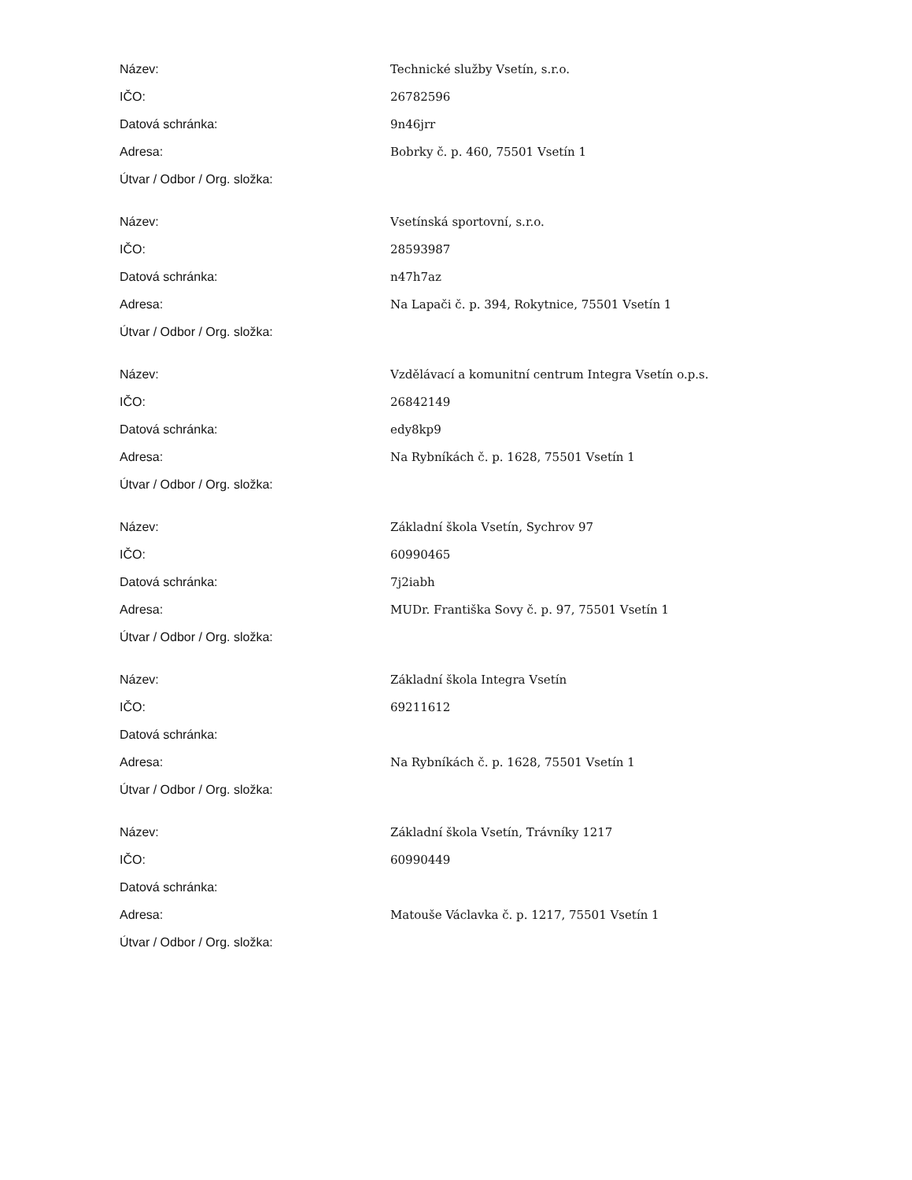| Název: | Technické služby Vsetín, s.r.o. |
| IČO: | 26782596 |
| Datová schránka: | 9n46jrr |
| Adresa: | Bobrky č. p. 460, 75501 Vsetín 1 |
| Útvar / Odbor / Org. složka: | |
| Název: | Vsetínská sportovní, s.r.o. |
| IČO: | 28593987 |
| Datová schránka: | n47h7az |
| Adresa: | Na Lapači č. p. 394, Rokytnice, 75501 Vsetín 1 |
| Útvar / Odbor / Org. složka: | |
| Název: | Vzdělávací a komunitní centrum Integra Vsetín o.p.s. |
| IČO: | 26842149 |
| Datová schránka: | edy8kp9 |
| Adresa: | Na Rybníkách č. p. 1628, 75501 Vsetín 1 |
| Útvar / Odbor / Org. složka: | |
| Název: | Základní škola Vsetín, Sychrov 97 |
| IČO: | 60990465 |
| Datová schránka: | 7j2iabh |
| Adresa: | MUDr. Františka Sovy č. p. 97, 75501 Vsetín 1 |
| Útvar / Odbor / Org. složka: | |
| Název: | Základní škola Integra Vsetín |
| IČO: | 69211612 |
| Datová schránka: | |
| Adresa: | Na Rybníkách č. p. 1628, 75501 Vsetín 1 |
| Útvar / Odbor / Org. složka: | |
| Název: | Základní škola Vsetín, Trávníky 1217 |
| IČO: | 60990449 |
| Datová schránka: | |
| Adresa: | Matouše Václavka č. p. 1217, 75501 Vsetín 1 |
| Útvar / Odbor / Org. složka: | |